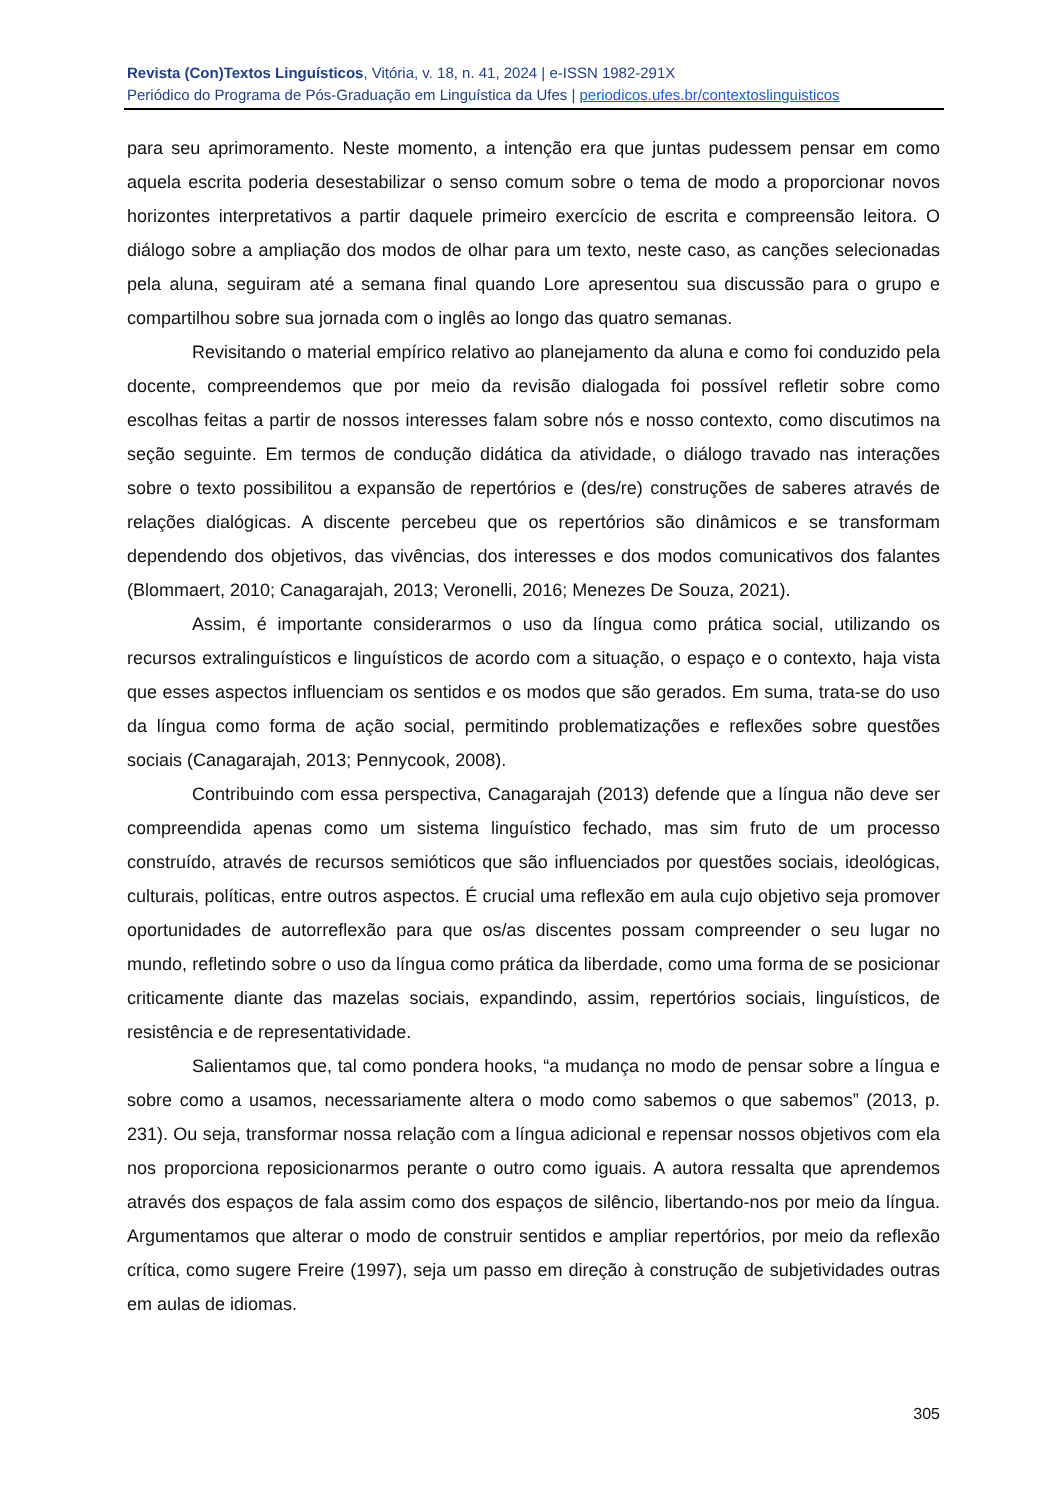Revista (Con)Textos Linguísticos, Vitória, v. 18, n. 41, 2024 | e-ISSN 1982-291X
Periódico do Programa de Pós-Graduação em Linguística da Ufes | periodicos.ufes.br/contextoslinguisticos
para seu aprimoramento. Neste momento, a intenção era que juntas pudessem pensar em como aquela escrita poderia desestabilizar o senso comum sobre o tema de modo a proporcionar novos horizontes interpretativos a partir daquele primeiro exercício de escrita e compreensão leitora. O diálogo sobre a ampliação dos modos de olhar para um texto, neste caso, as canções selecionadas pela aluna, seguiram até a semana final quando Lore apresentou sua discussão para o grupo e compartilhou sobre sua jornada com o inglês ao longo das quatro semanas.
Revisitando o material empírico relativo ao planejamento da aluna e como foi conduzido pela docente, compreendemos que por meio da revisão dialogada foi possível refletir sobre como escolhas feitas a partir de nossos interesses falam sobre nós e nosso contexto, como discutimos na seção seguinte. Em termos de condução didática da atividade, o diálogo travado nas interações sobre o texto possibilitou a expansão de repertórios e (des/re) construções de saberes através de relações dialógicas. A discente percebeu que os repertórios são dinâmicos e se transformam dependendo dos objetivos, das vivências, dos interesses e dos modos comunicativos dos falantes (Blommaert, 2010; Canagarajah, 2013; Veronelli, 2016; Menezes De Souza, 2021).
Assim, é importante considerarmos o uso da língua como prática social, utilizando os recursos extralinguísticos e linguísticos de acordo com a situação, o espaço e o contexto, haja vista que esses aspectos influenciam os sentidos e os modos que são gerados. Em suma, trata-se do uso da língua como forma de ação social, permitindo problematizações e reflexões sobre questões sociais (Canagarajah, 2013; Pennycook, 2008).
Contribuindo com essa perspectiva, Canagarajah (2013) defende que a língua não deve ser compreendida apenas como um sistema linguístico fechado, mas sim fruto de um processo construído, através de recursos semióticos que são influenciados por questões sociais, ideológicas, culturais, políticas, entre outros aspectos. É crucial uma reflexão em aula cujo objetivo seja promover oportunidades de autorreflexão para que os/as discentes possam compreender o seu lugar no mundo, refletindo sobre o uso da língua como prática da liberdade, como uma forma de se posicionar criticamente diante das mazelas sociais, expandindo, assim, repertórios sociais, linguísticos, de resistência e de representatividade.
Salientamos que, tal como pondera hooks, “a mudança no modo de pensar sobre a língua e sobre como a usamos, necessariamente altera o modo como sabemos o que sabemos” (2013, p. 231). Ou seja, transformar nossa relação com a língua adicional e repensar nossos objetivos com ela nos proporciona reposicionarmos perante o outro como iguais. A autora ressalta que aprendemos através dos espaços de fala assim como dos espaços de silêncio, libertando-nos por meio da língua. Argumentamos que alterar o modo de construir sentidos e ampliar repertórios, por meio da reflexão crítica, como sugere Freire (1997), seja um passo em direção à construção de subjetividades outras em aulas de idiomas.
305